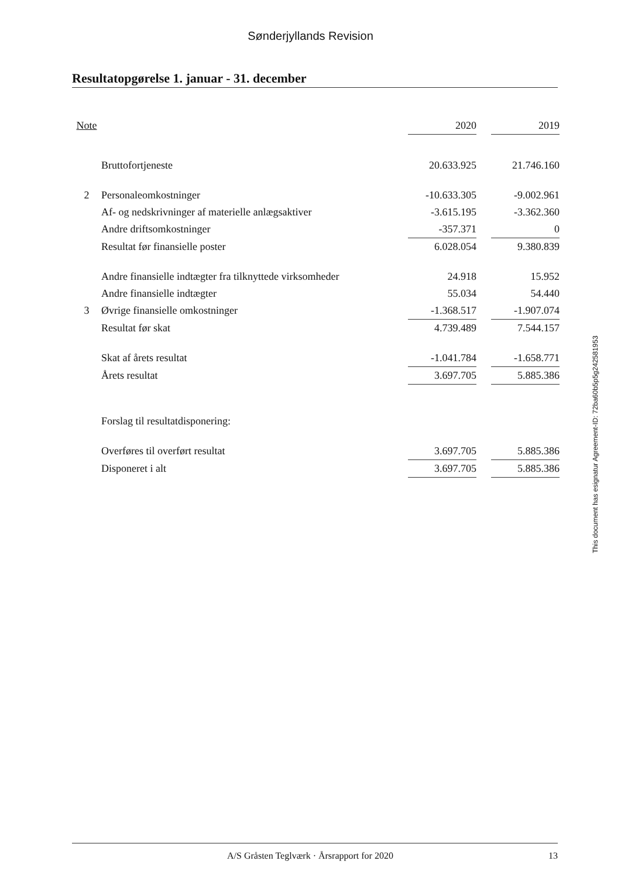Sønderjyllands Revision
Resultatopgørelse 1. januar - 31. december
| Note | | 2020 | | 2019 |
| --- | --- | --- | --- | --- |
| | Bruttofortjeneste | 20.633.925 | | 21.746.160 |
| 2 | Personaleomkostninger | -10.633.305 | | -9.002.961 |
| | Af- og nedskrivninger af materielle anlægsaktiver | -3.615.195 | | -3.362.360 |
| | Andre driftsomkostninger | -357.371 | | 0 |
| | Resultat før finansielle poster | 6.028.054 | | 9.380.839 |
| | Andre finansielle indtægter fra tilknyttede virksomheder | 24.918 | | 15.952 |
| | Andre finansielle indtægter | 55.034 | | 54.440 |
| 3 | Øvrige finansielle omkostninger | -1.368.517 | | -1.907.074 |
| | Resultat før skat | 4.739.489 | | 7.544.157 |
| | Skat af årets resultat | -1.041.784 | | -1.658.771 |
| | Årets resultat | 3.697.705 | | 5.885.386 |
| | Forslag til resultatdisponering: | | | |
| | Overføres til overført resultat | 3.697.705 | | 5.885.386 |
| | Disponeret i alt | 3.697.705 | | 5.885.386 |
This document has esignatur Agreement-ID: 72ba60b5p5g242581953
A/S Gråsten Teglværk · Årsrapport for 2020 13